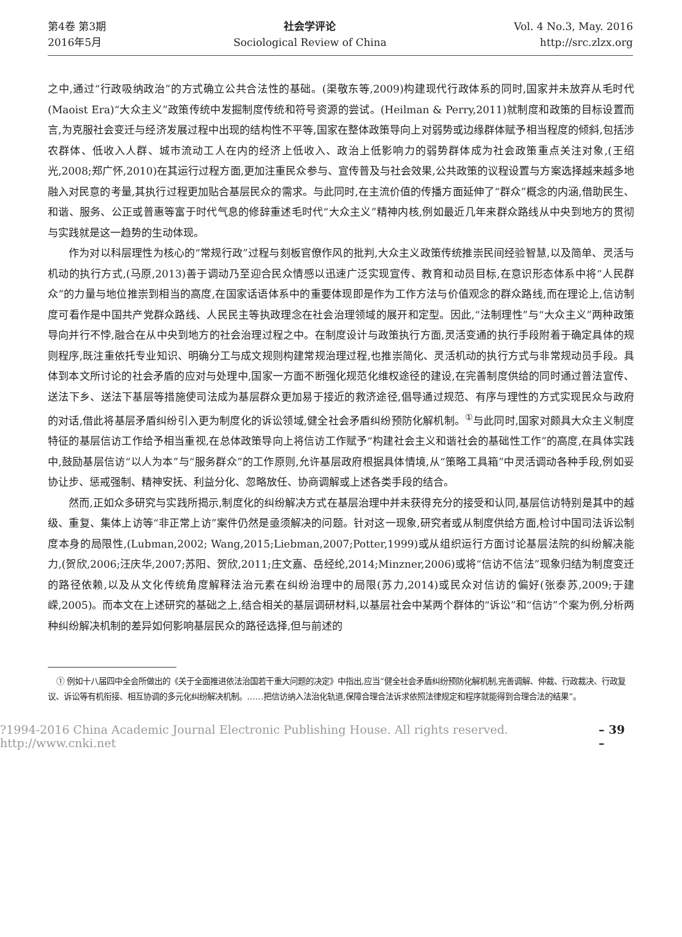第4卷 第3期
2016年5月
社会学评论
Sociological Review of China
Vol. 4 No.3, May. 2016
http://src.zlzx.org
之中,通过“行政吸纳政治”的方式确立公共合法性的基础。(渠敬东等,2009)构建现代行政体系的同时,国家并未放弃从毛时代(Maoist Era)“大众主义”政策传统中发掘制度传统和符号资源的尝试。(Heilman & Perry,2011)就制度和政策的目标设置而言,为克服社会变迁与经济发展过程中出现的结构性不平等,国家在整体政策导向上对弱势或边缘群体赋予相当程度的倾斜,包括涉农群体、低收入人群、城市流动工人在内的经济上低收入、政治上低影响力的弱势群体成为社会政策重点关注对象,(王绍光,2008;郑广怀,2010)在其运行过程方面,更加注重民众参与、宣传普及与社会效果,公共政策的议程设置与方案选择越来越多地融入对民意的考量,其执行过程更加贴合基层民众的需求。与此同时,在主流价值的传播方面延伸了“群众”概念的内涵,借助民生、和谐、服务、公正或普惠等富于时代气息的修辞重述毛时代“大众主义”精神内核,例如最近几年来群众路线从中央到地方的贯彻与实践就是这一趋势的生动体现。
作为对以科层理性为核心的“常规行政”过程与刻板官僚作风的批判,大众主义政策传统推崇民间经验智慧,以及简单、灵活与机动的执行方式,(马原,2013)善于调动乃至迎合民众情感以迅速广泛实现宣传、教育和动员目标,在意识形态体系中将“人民群众”的力量与地位推崇到相当的高度,在国家话语体系中的重要体现即是作为工作方法与价值观念的群众路线,而在理论上,信访制度可看作是中国共产党群众路线、人民民主等执政理念在社会治理领域的展开和定型。因此,“法制理性”与“大众主义”两种政策导向并行不悖,融合在从中央到地方的社会治理过程之中。在制度设计与政策执行方面,灵活变通的执行手段附着于确定具体的规则程序,既注重依托专业知识、明确分工与成文规则构建常规治理过程,也推崇简化、灵活机动的执行方式与非常规动员手段。具体到本文所讨论的社会矛盾的应对与处理中,国家一方面不断强化规范化维权途径的建设,在完善制度供给的同时通过普法宣传、送法下乡、送法下基层等措施使司法成为基层群众更加易于接近的救济途径,倡导通过规范、有序与理性的方式实现民众与政府的对话,借此将基层矛盾纠纷引入更为制度化的诉讼领域,健全社会矛盾纠纷预防化解机制。<sup>①</sup>与此同时,国家对颇具大众主义制度特征的基层信访工作给予相当重视,在总体政策导向上将信访工作赋予“构建社会主义和谐社会的基础性工作”的高度,在具体实践中,鼓励基层信访“以人为本”与“服务群众”的工作原则,允许基层政府根据具体情境,从“策略工具箱”中灵活调动各种手段,例如妥协让步、惩戒强制、精神安抚、利益分化、忽略放任、协商调解或上述各类手段的结合。
然而,正如众多研究与实践所揭示,制度化的纠纷解决方式在基层治理中并未获得充分的接受和认同,基层信访特别是其中的越级、重复、集体上访等“非正常上访”案件仍然是亟须解决的问题。针对这一现象,研究者或从制度供给方面,检讨中国司法诉讼制度本身的局限性,(Lubman,2002; Wang,2015;Liebman,2007;Potter,1999)或从组织运行方面讨论基层法院的纠纷解决能力,(贺欣,2006;汪庆华,2007;苏阳、贺欣,2011;庄文嘉、岳经纶,2014;Minzner,2006)或将“信访不信法”现象归结为制度变迁的路径依赖,以及从文化传统角度解释法治元素在纠纷治理中的局限(苏力,2014)或民众对信访的偏好(张泰苏,2009;于建嵘,2005)。而本文在上述研究的基础之上,结合相关的基层调研材料,以基层社会中某两个群体的“诉讼”和“信访”个案为例,分析两种纠纷解决机制的差异如何影响基层民众的路径选择,但与前述的
① 例如十八届四中全会所做出的《关于全面推进依法治国若干重大问题的决定》中指出,应当“健全社会矛盾纠纷预防化解机制,完善调解、仲裁、行政裁决、行政复议、诉讼等有机衔接、相互协调的多元化纠纷解决机制。……把信访纳入法治化轨道,保障合理合法诉求依照法律规定和程序就能得到合理合法的结果”。
?1994-2016 China Academic Journal Electronic Publishing House. All rights reserved. http://www.cnki.net – 39 –